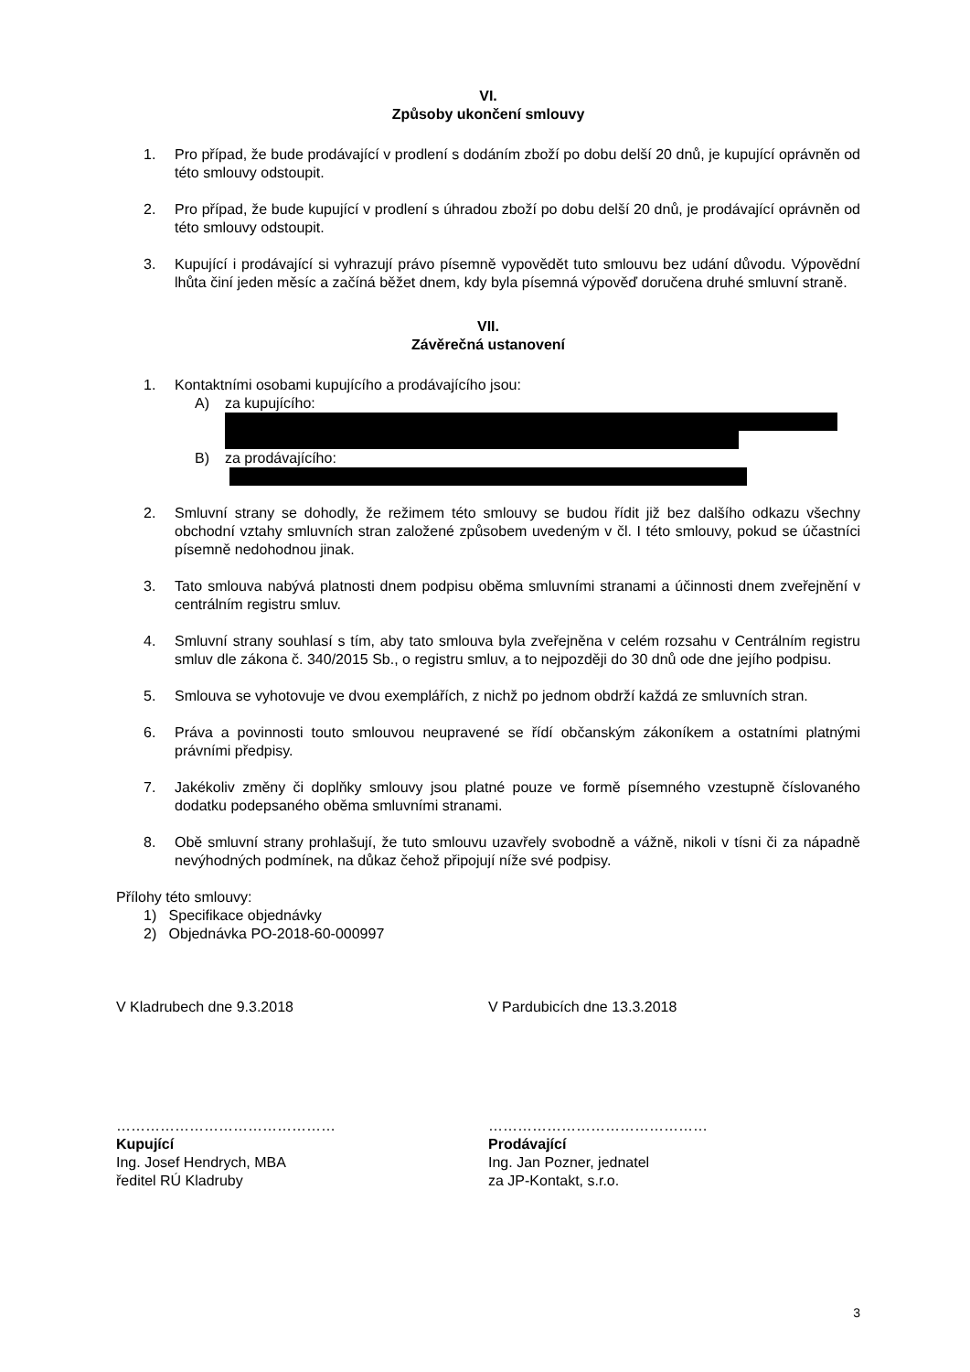VI.
Způsoby ukončení smlouvy
1. Pro případ, že bude prodávající v prodlení s dodáním zboží po dobu delší 20 dnů, je kupující oprávněn od této smlouvy odstoupit.
2. Pro případ, že bude kupující v prodlení s úhradou zboží po dobu delší 20 dnů, je prodávající oprávněn od této smlouvy odstoupit.
3. Kupující i prodávající si vyhrazují právo písemně vypovědět tuto smlouvu bez udání důvodu. Výpovědní lhůta činí jeden měsíc a začíná běžet dnem, kdy byla písemná výpověď doručena druhé smluvní straně.
VII.
Závěrečná ustanovení
1. Kontaktními osobami kupujícího a prodávajícího jsou:
A) za kupujícího:
B) za prodávajícího:
2. Smluvní strany se dohodly, že režimem této smlouvy se budou řídit již bez dalšího odkazu všechny obchodní vztahy smluvních stran založené způsobem uvedeným v čl. I této smlouvy, pokud se účastníci písemně nedohodnou jinak.
3. Tato smlouva nabývá platnosti dnem podpisu oběma smluvními stranami a účinnosti dnem zveřejnění v centrálním registru smluv.
4. Smluvní strany souhlasí s tím, aby tato smlouva byla zveřejněna v celém rozsahu v Centrálním registru smluv dle zákona č. 340/2015 Sb., o registru smluv, a to nejpozději do 30 dnů ode dne jejího podpisu.
5. Smlouva se vyhotovuje ve dvou exemplářích, z nichž po jednom obdrží každá ze smluvních stran.
6. Práva a povinnosti touto smlouvou neupravené se řídí občanským zákoníkem a ostatními platnými právními předpisy.
7. Jakékoliv změny či doplňky smlouvy jsou platné pouze ve formě písemného vzestupně číslovaného dodatku podepsaného oběma smluvními stranami.
8. Obě smluvní strany prohlašují, že tuto smlouvu uzavřely svobodně a vážně, nikoli v tísni či za nápadně nevýhodných podmínek, na důkaz čehož připojují níže své podpisy.
Přílohy této smlouvy:
1) Specifikace objednávky
2) Objednávka PO-2018-60-000997
V Kladrubech dne 9.3.2018 V Pardubicích dne 13.3.2018
………………………………………
Kupující
Ing. Josef Hendrych, MBA
ředitel RÚ Kladruby
………………………………………
Prodávající
Ing. Jan Pozner, jednatel
za JP-Kontakt, s.r.o.
3